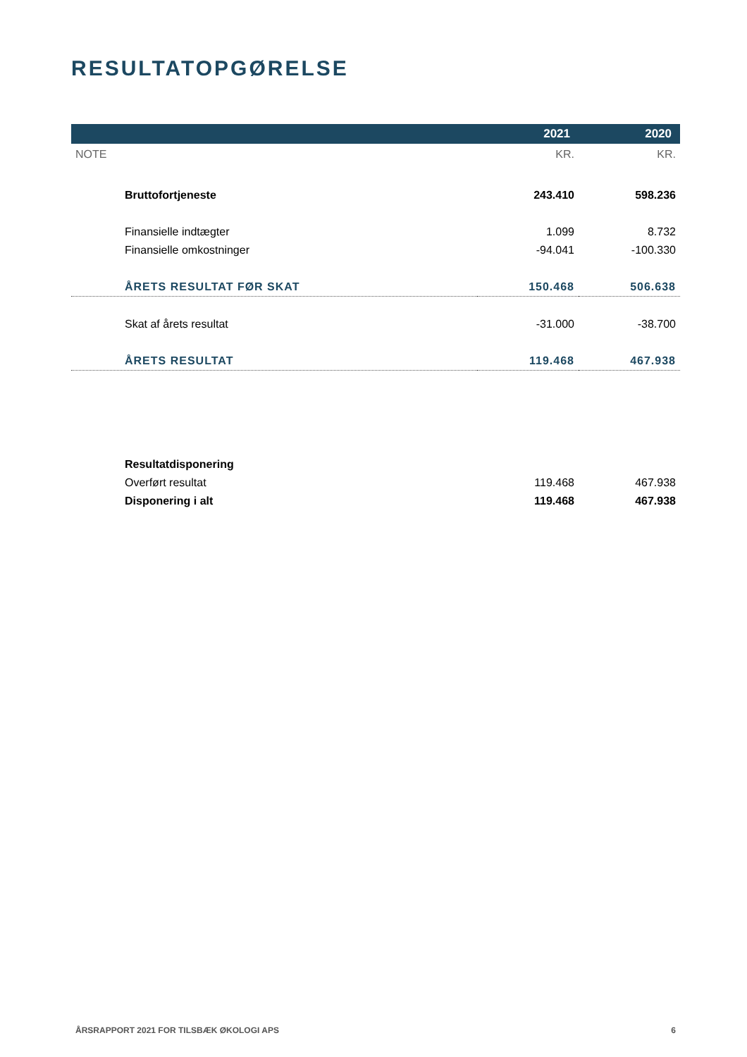RESULTATOPGØRELSE
| | 2021 | 2020 |
| --- | --- | --- |
| NOTE | KR. | KR. |
| Bruttofortjeneste | 243.410 | 598.236 |
| Finansielle indtægter | 1.099 | 8.732 |
| Finansielle omkostninger | -94.041 | -100.330 |
| ÅRETS RESULTAT FØR SKAT | 150.468 | 506.638 |
| Skat af årets resultat | -31.000 | -38.700 |
| ÅRETS RESULTAT | 119.468 | 467.938 |
| Resultatdisponering | | |
| Overført resultat | 119.468 | 467.938 |
| Disponering i alt | 119.468 | 467.938 |
ÅRSRAPPORT 2021 FOR TILSBÆK ØKOLOGI APS 6